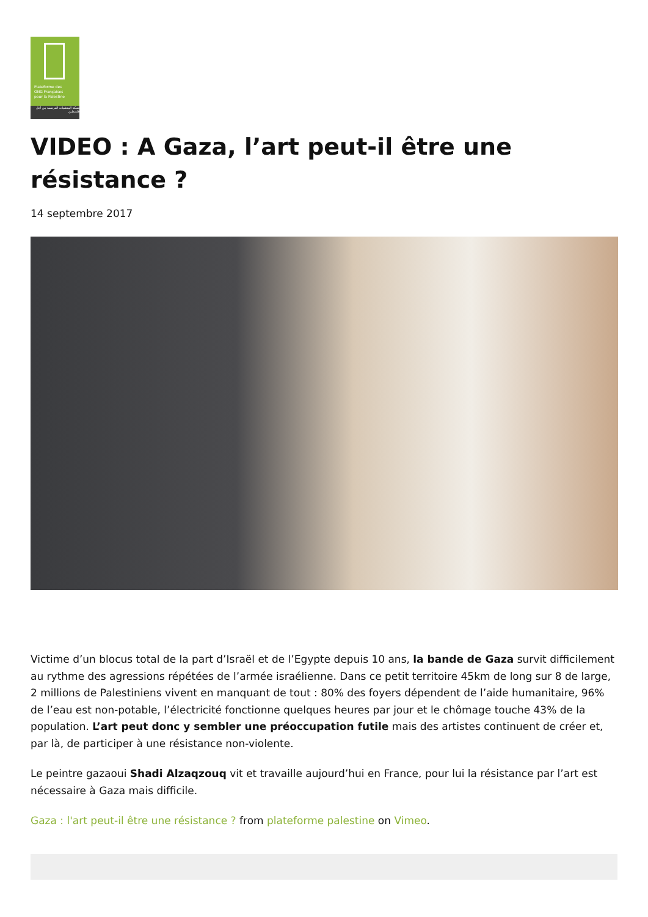Plateforme des
ONG Françaises
pour la Palestine
شبكة المنظمات الفرنسية من أجل فلسطين
VIDEO : A Gaza, l’art peut-il être une résistance ?
14 septembre 2017
Victime d’un blocus total de la part d’Israël et de l’Egypte depuis 10 ans, la bande de Gaza survit difficilement au rythme des agressions répétées de l’armée israélienne. Dans ce petit territoire 45km de long sur 8 de large, 2 millions de Palestiniens vivent en manquant de tout : 80% des foyers dépendent de l’aide humanitaire, 96% de l’eau est non-potable, l’électricité fonctionne quelques heures par jour et le chômage touche 43% de la population. L’art peut donc y sembler une préoccupation futile mais des artistes continuent de créer et, par là, de participer à une résistance non-violente.
Le peintre gazaoui Shadi Alzaqzouq vit et travaille aujourd’hui en France, pour lui la résistance par l’art est nécessaire à Gaza mais difficile.
Gaza : l'art peut-il être une résistance ? from plateforme palestine on Vimeo.